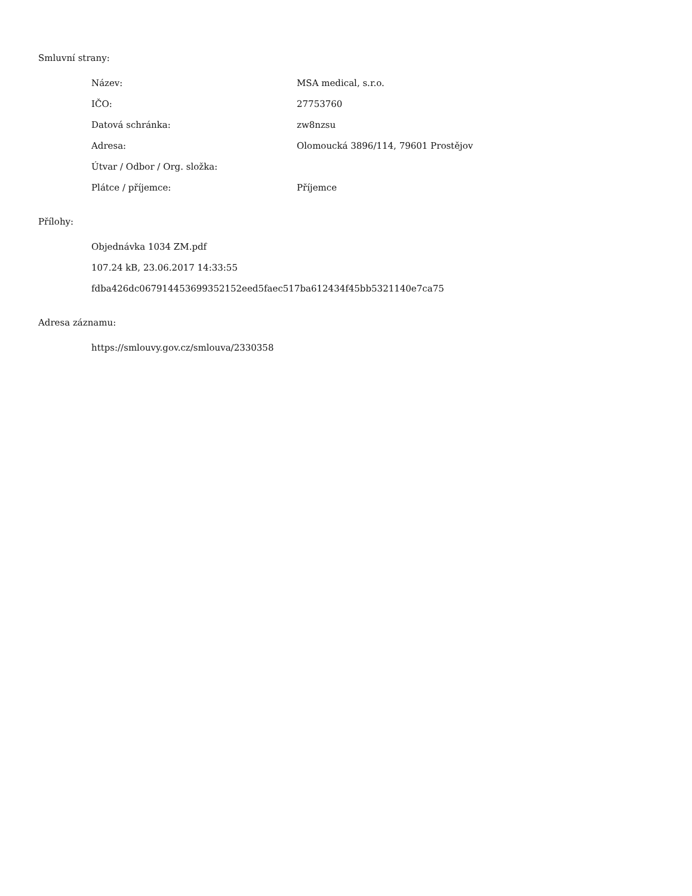Smluvní strany:
| Název: | MSA medical, s.r.o. |
| IČO: | 27753760 |
| Datová schránka: | zw8nzsu |
| Adresa: | Olomoucká 3896/114, 79601 Prostějov |
| Útvar / Odbor / Org. složka: | |
| Plátce / příjemce: | Příjemce |
Přílohy:
Objednávka 1034 ZM.pdf
107.24 kB, 23.06.2017 14:33:55
fdba426dc067914453699352152eed5faec517ba612434f45bb5321140e7ca75
Adresa záznamu:
https://smlouvy.gov.cz/smlouva/2330358